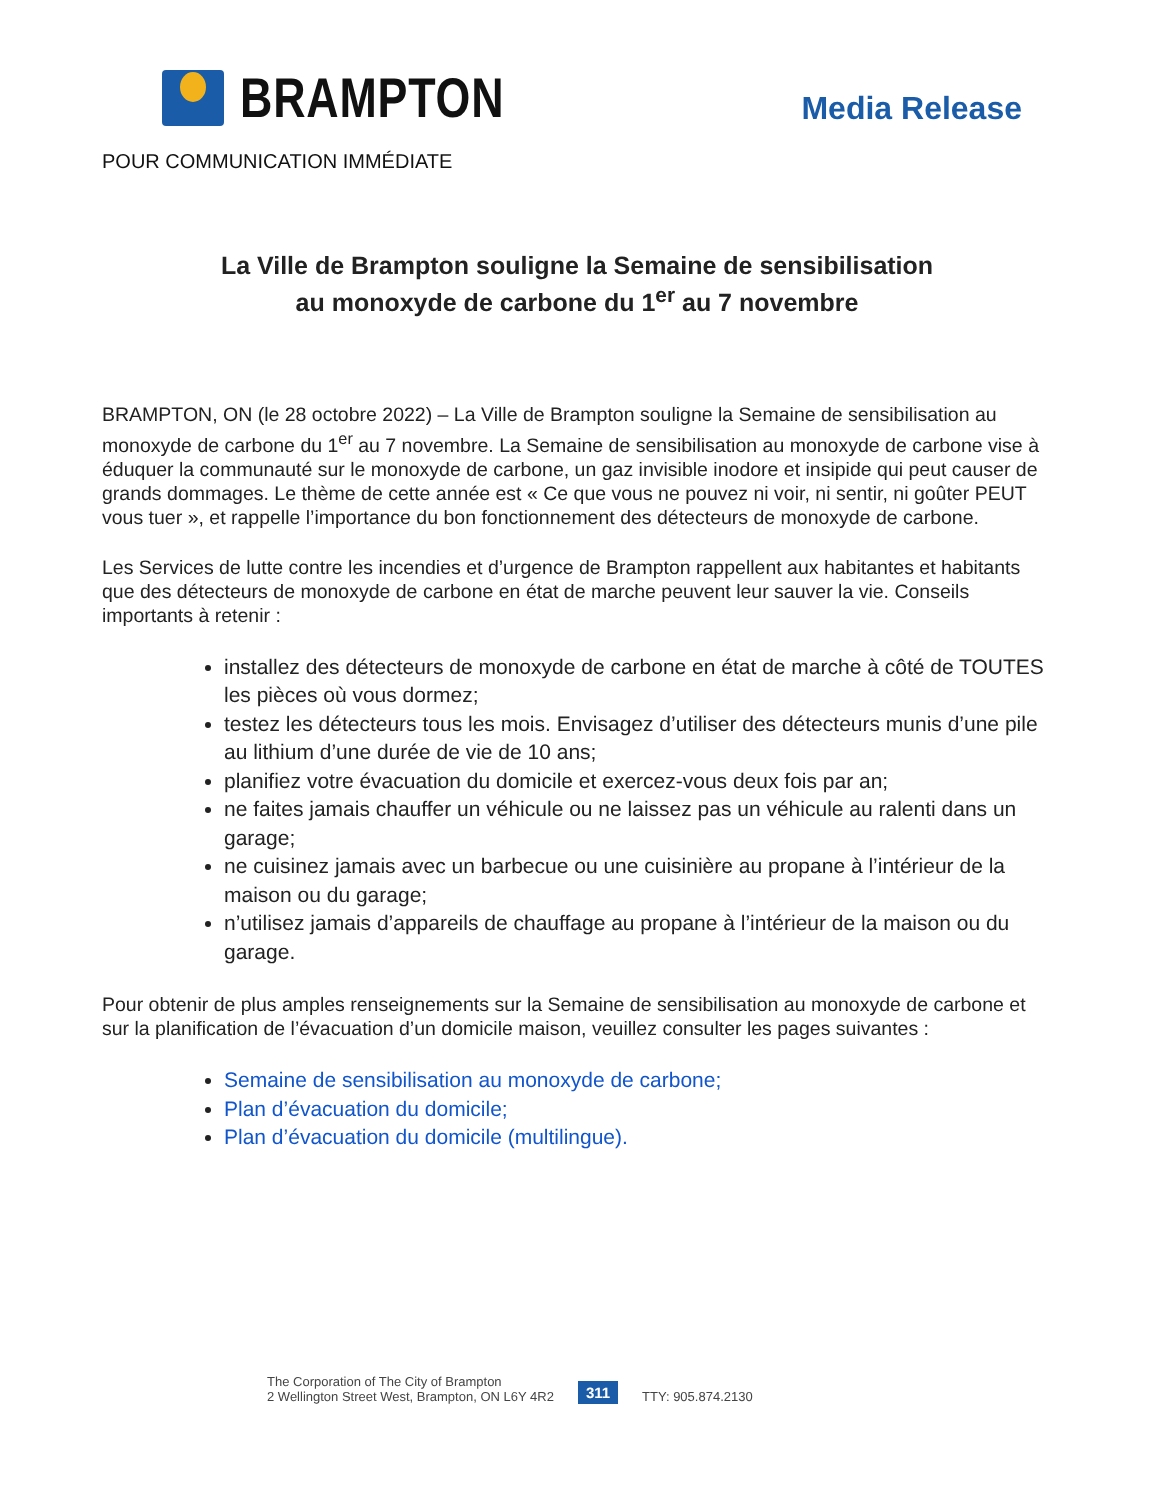BRAMPTON
Media Release
POUR COMMUNICATION IMMÉDIATE
La Ville de Brampton souligne la Semaine de sensibilisation
au monoxyde de carbone du 1<sup>er</sup> au 7 novembre
BRAMPTON, ON (le 28 octobre 2022) – La Ville de Brampton souligne la Semaine de sensibilisation au monoxyde de carbone du 1<sup>er</sup> au 7 novembre. La Semaine de sensibilisation au monoxyde de carbone vise à éduquer la communauté sur le monoxyde de carbone, un gaz invisible inodore et insipide qui peut causer de grands dommages. Le thème de cette année est « Ce que vous ne pouvez ni voir, ni sentir, ni goûter PEUT vous tuer », et rappelle l’importance du bon fonctionnement des détecteurs de monoxyde de carbone.
Les Services de lutte contre les incendies et d’urgence de Brampton rappellent aux habitantes et habitants que des détecteurs de monoxyde de carbone en état de marche peuvent leur sauver la vie. Conseils importants à retenir :
installez des détecteurs de monoxyde de carbone en état de marche à côté de TOUTES les pièces où vous dormez;
testez les détecteurs tous les mois. Envisagez d’utiliser des détecteurs munis d’une pile au lithium d’une durée de vie de 10 ans;
planifiez votre évacuation du domicile et exercez-vous deux fois par an;
ne faites jamais chauffer un véhicule ou ne laissez pas un véhicule au ralenti dans un garage;
ne cuisinez jamais avec un barbecue ou une cuisinière au propane à l’intérieur de la maison ou du garage;
n’utilisez jamais d’appareils de chauffage au propane à l’intérieur de la maison ou du garage.
Pour obtenir de plus amples renseignements sur la Semaine de sensibilisation au monoxyde de carbone et sur la planification de l’évacuation d’un domicile maison, veuillez consulter les pages suivantes :
Semaine de sensibilisation au monoxyde de carbone;
Plan d’évacuation du domicile;
Plan d’évacuation du domicile (multilingue).
The Corporation of The City of Brampton
2 Wellington Street West, Brampton, ON L6Y 4R2
311 TTY: 905.874.2130